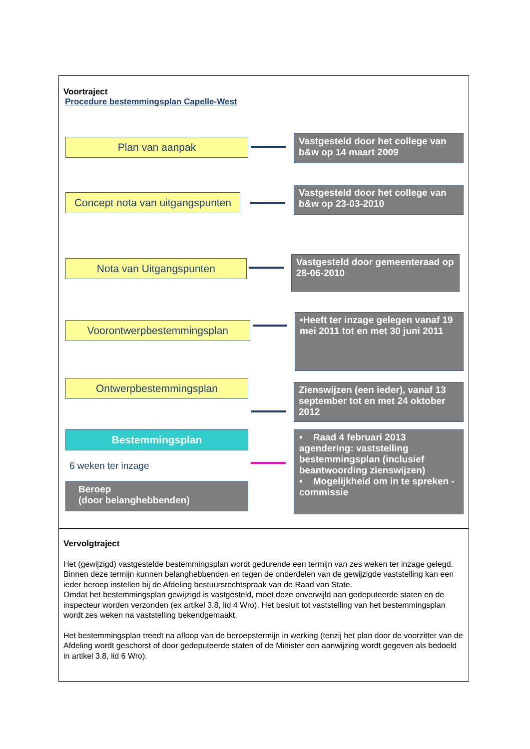Voortraject
Procedure bestemmingsplan Capelle-West
Plan van aanpak
Vastgesteld door het college van b&w op 14 maart 2009
Concept nota van uitgangspunten
Vastgesteld door het college van b&w op 23-03-2010
Nota van Uitgangspunten
Vastgesteld door gemeenteraad op 28-06-2010
Voorontwerpbestemmingsplan
•Heeft ter inzage gelegen vanaf 19 mei 2011 tot en met 30 juni 2011
Ontwerpbestemmingsplan
Zienswijzen (een ieder), vanaf 13 september tot en met 24 oktober 2012
Bestemmingsplan
6 weken ter inzage
Beroep
(door belanghebbenden)
• Raad 4 februari 2013 agendering: vaststelling bestemmingsplan (inclusief beantwoording zienswijzen)
• Mogelijkheid om in te spreken - commissie
Vervolgtraject
Het (gewijzigd) vastgestelde bestemmingsplan wordt gedurende een termijn van zes weken ter inzage gelegd. Binnen deze termijn kunnen belanghebbenden en tegen de onderdelen van de gewijzigde vaststelling kan een ieder beroep instellen bij de Afdeling bestuursrechtspraak van de Raad van State.
Omdat het bestemmingsplan gewijzigd is vastgesteld, moet deze onverwijld aan gedeputeerde staten en de inspecteur worden verzonden (ex artikel 3.8, lid 4 Wro). Het besluit tot vaststelling van het bestemmingsplan wordt zes weken na vaststelling bekendgemaakt.
Het bestemmingsplan treedt na afloop van de beroepstermijn in werking (tenzij het plan door de voorzitter van de Afdeling wordt geschorst of door gedeputeerde staten of de Minister een aanwijzing wordt gegeven als bedoeld in artikel 3.8, lid 6 Wro).